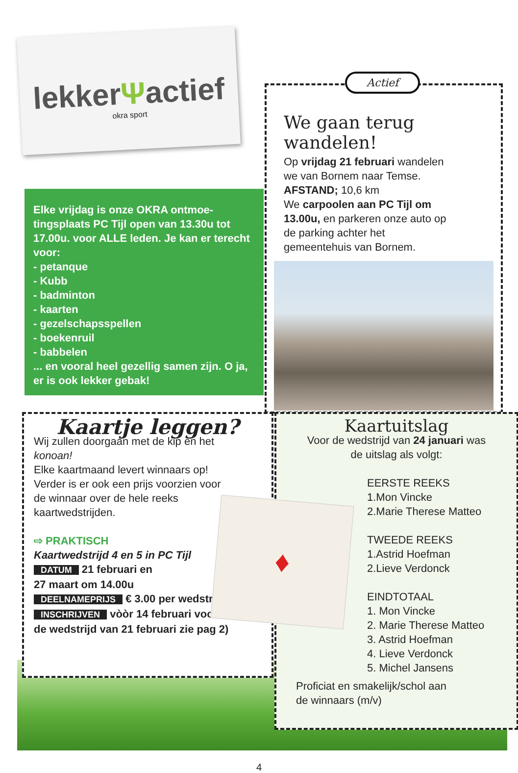lekkerΨactief
okra sport
Elke vrijdag is onze OKRA ontmoe-tingsplaats PC Tijl open van 13.30u tot 17.00u. voor ALLE leden. Je kan er terecht voor:
- petanque
- Kubb
- badminton
- kaarten
- gezelschapsspellen
- boekenruil
- babbelen
... en vooral heel gezellig samen zijn. O ja, er is ook lekker gebak!
Actief
We gaan terug wandelen!
Op vrijdag 21 februari wandelen we van Bornem naar Temse.
AFSTAND; 10,6 km
We carpoolen aan PC Tijl om 13.00u, en parkeren onze auto op de parking achter het gemeentehuis van Bornem.
Kaartje leggen?
Wij zullen doorgaan met de kip en het
konoan!
Elke kaartmaand levert winnaars op!
Verder is er ook een prijs voorzien voor
de winnaar over de hele reeks
kaartwedstrijden.
⇨ PRAKTISCH
Kaartwedstrijd 4 en 5 in PC Tijl
DATUM 21 februari en
27 maart om 14.00u
DEELNAMEPRIJS € 3.00 per wedstrijd
INSCHRIJVEN vòòr 14 februari voor
de wedstrijd van 21 februari zie pag 2)
Kaartuitslag
Voor de wedstrijd van 24 januari was
de uitslag als volgt:
EERSTE REEKS
1.Mon Vincke
2.Marie Therese Matteo
TWEEDE REEKS
1.Astrid Hoefman
2.Lieve Verdonck
EINDTOTAAL
1. Mon Vincke
2. Marie Therese Matteo
3. Astrid Hoefman
4. Lieve Verdonck
5. Michel Jansens
Proficiat en smakelijk/schol aan
de winnaars (m/v)
♦
4